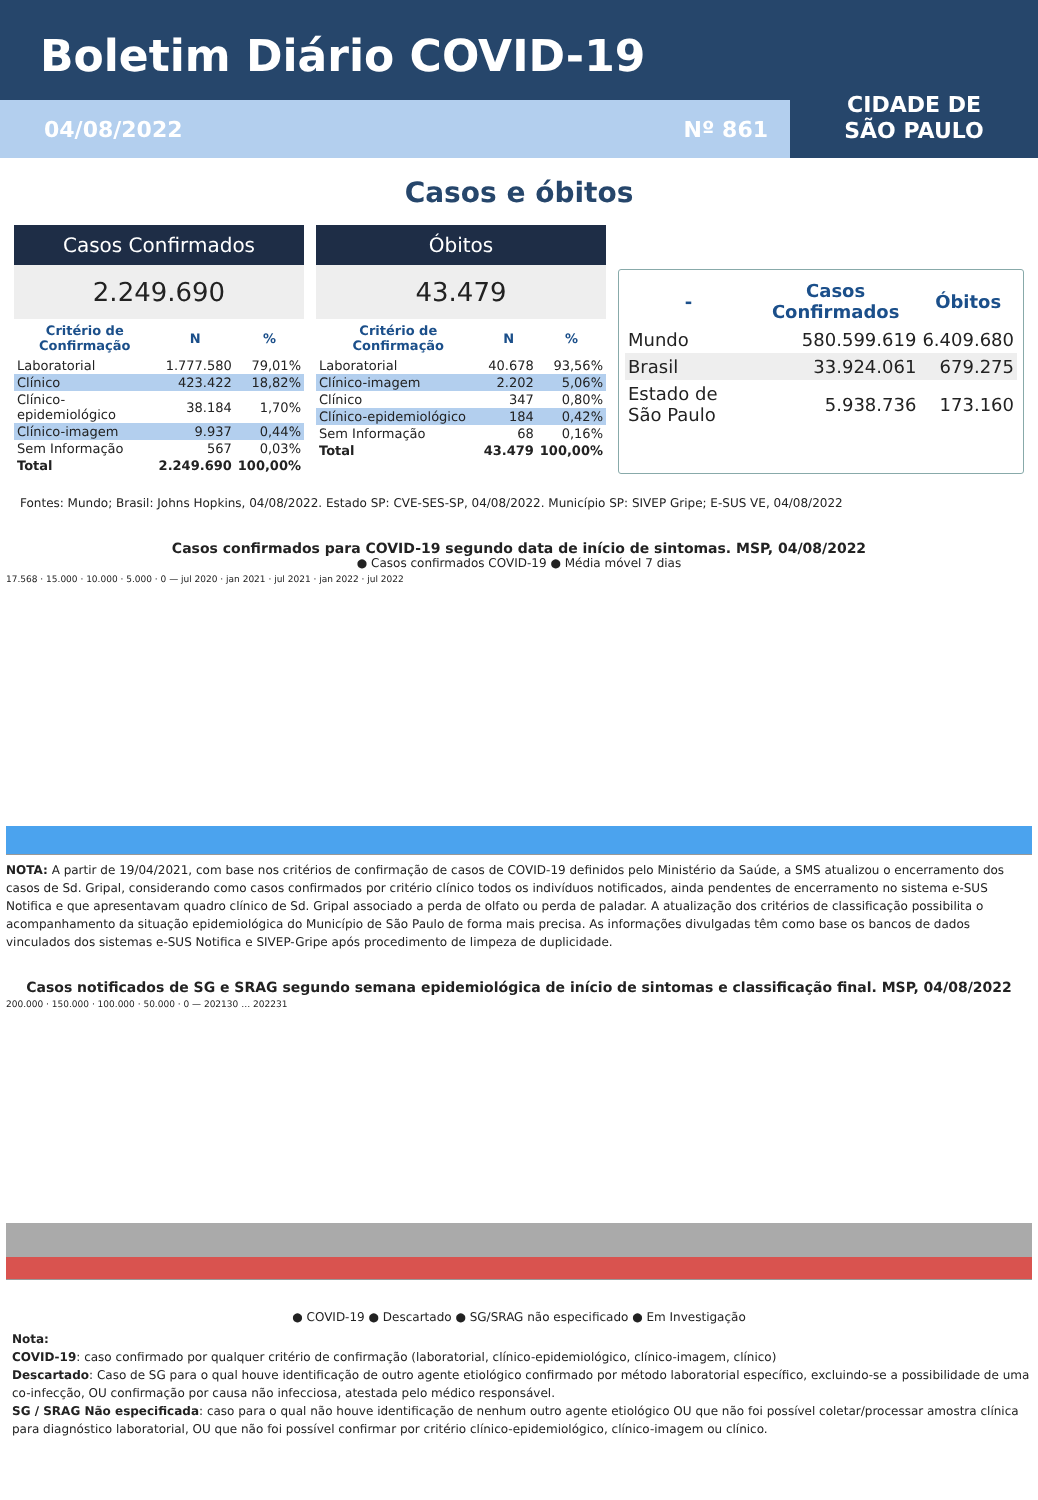Boletim Diário COVID-19
04/08/2022 Nº 861
CIDADE DE
SÃO PAULO
Casos e óbitos
Casos Confirmados
2.249.690
| Critério de Confirmação | N | % |
| --- | --- | --- |
| Laboratorial | 1.777.580 | 79,01% |
| Clínico | 423.422 | 18,82% |
| Clínico-epidemiológico | 38.184 | 1,70% |
| Clínico-imagem | 9.937 | 0,44% |
| Sem Informação | 567 | 0,03% |
| Total | 2.249.690 | 100,00% |
Óbitos
43.479
| Critério de Confirmação | N | % |
| --- | --- | --- |
| Laboratorial | 40.678 | 93,56% |
| Clínico-imagem | 2.202 | 5,06% |
| Clínico | 347 | 0,80% |
| Clínico-epidemiológico | 184 | 0,42% |
| Sem Informação | 68 | 0,16% |
| Total | 43.479 | 100,00% |
| - | Casos Confirmados | Óbitos |
| --- | --- | --- |
| Mundo | 580.599.619 | 6.409.680 |
| Brasil | 33.924.061 | 679.275 |
| Estado de São Paulo | 5.938.736 | 173.160 |
Fontes: Mundo; Brasil: Johns Hopkins, 04/08/2022. Estado SP: CVE-SES-SP, 04/08/2022. Município SP: SIVEP Gripe; E-SUS VE, 04/08/2022
Casos confirmados para COVID-19 segundo data de início de sintomas. MSP, 04/08/2022
● Casos confirmados COVID-19 ● Média móvel 7 dias
17.568 · 15.000 · 10.000 · 5.000 · 0 — jul 2020 · jan 2021 · jul 2021 · jan 2022 · jul 2022
NOTA: A partir de 19/04/2021, com base nos critérios de confirmação de casos de COVID-19 definidos pelo Ministério da Saúde, a SMS atualizou o encerramento dos casos de Sd. Gripal, considerando como casos confirmados por critério clínico todos os indivíduos notificados, ainda pendentes de encerramento no sistema e-SUS Notifica e que apresentavam quadro clínico de Sd. Gripal associado a perda de olfato ou perda de paladar. A atualização dos critérios de classificação possibilita o acompanhamento da situação epidemiológica do Município de São Paulo de forma mais precisa. As informações divulgadas têm como base os bancos de dados vinculados dos sistemas e-SUS Notifica e SIVEP-Gripe após procedimento de limpeza de duplicidade.
Casos notificados de SG e SRAG segundo semana epidemiológica de início de sintomas e classificação final. MSP, 04/08/2022
200.000 · 150.000 · 100.000 · 50.000 · 0 — 202130 … 202231
● COVID-19 ● Descartado ● SG/SRAG não especificado ● Em Investigação
Nota:
COVID-19: caso confirmado por qualquer critério de confirmação (laboratorial, clínico-epidemiológico, clínico-imagem, clínico)
Descartado: Caso de SG para o qual houve identificação de outro agente etiológico confirmado por método laboratorial específico, excluindo-se a possibilidade de uma co-infecção, OU confirmação por causa não infecciosa, atestada pelo médico responsável.
SG / SRAG Não especificada: caso para o qual não houve identificação de nenhum outro agente etiológico OU que não foi possível coletar/processar amostra clínica para diagnóstico laboratorial, OU que não foi possível confirmar por critério clínico-epidemiológico, clínico-imagem ou clínico.